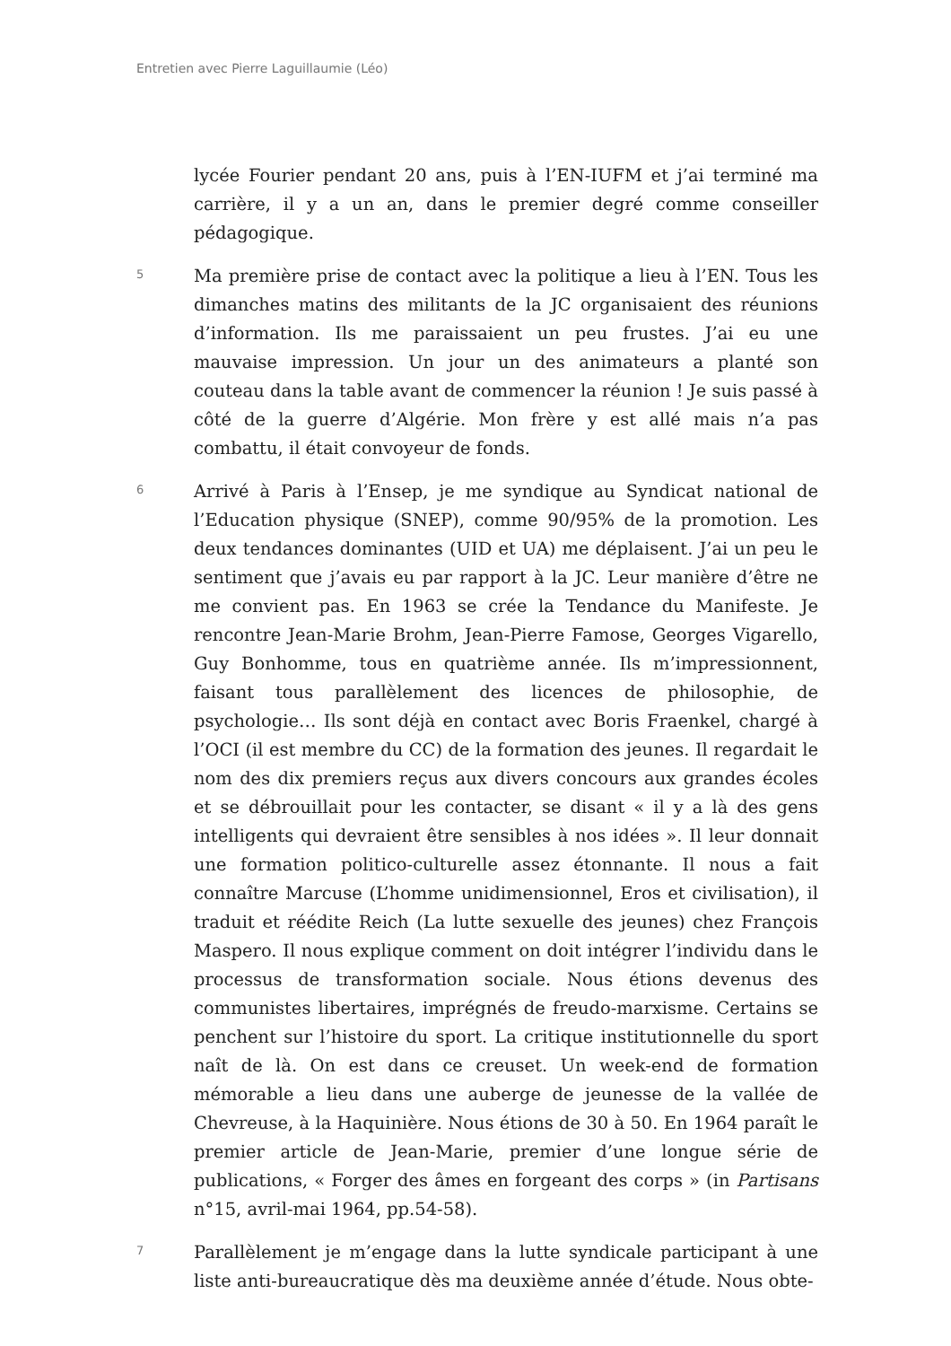Entretien avec Pierre Laguillaumie (Léo)
lycée Fourier pendant 20 ans, puis à l’EN-IUFM et j’ai terminé ma carrière, il y a un an, dans le premier degré comme conseiller pédagogique.
5
Ma première prise de contact avec la politique a lieu à l’EN. Tous les dimanches matins des militants de la JC organisaient des réunions d’information. Ils me paraissaient un peu frustes. J’ai eu une mauvaise impression. Un jour un des animateurs a planté son couteau dans la table avant de commencer la réunion ! Je suis passé à côté de la guerre d’Algérie. Mon frère y est allé mais n’a pas combattu, il était convoyeur de fonds.
6
Arrivé à Paris à l’Ensep, je me syndique au Syndicat national de l’Education physique (SNEP), comme 90/95% de la promotion. Les deux tendances dominantes (UID et UA) me déplaisent. J’ai un peu le sentiment que j’avais eu par rapport à la JC. Leur manière d’être ne me convient pas. En 1963 se crée la Tendance du Manifeste. Je rencontre Jean-Marie Brohm, Jean-Pierre Famose, Georges Vigarello, Guy Bonhomme, tous en quatrième année. Ils m’impressionnent, faisant tous parallèlement des licences de philosophie, de psychologie… Ils sont déjà en contact avec Boris Fraenkel, chargé à l’OCI (il est membre du CC) de la formation des jeunes. Il regardait le nom des dix premiers reçus aux divers concours aux grandes écoles et se débrouillait pour les contacter, se disant « il y a là des gens intelligents qui devraient être sensibles à nos idées ». Il leur donnait une formation politico-culturelle assez étonnante. Il nous a fait connaître Marcuse (L’homme unidimensionnel, Eros et civilisation), il traduit et réédite Reich (La lutte sexuelle des jeunes) chez François Maspero. Il nous explique comment on doit intégrer l’individu dans le processus de transformation sociale. Nous étions devenus des communistes libertaires, imprégnés de freudo-marxisme. Certains se penchent sur l’histoire du sport. La critique institutionnelle du sport naît de là. On est dans ce creuset. Un week-end de formation mémorable a lieu dans une auberge de jeunesse de la vallée de Chevreuse, à la Haquinière. Nous étions de 30 à 50. En 1964 paraît le premier article de Jean-Marie, premier d’une longue série de publications, « Forger des âmes en forgeant des corps » (in Partisans n°15, avril-mai 1964, pp.54-58).
7
Parallèlement je m’engage dans la lutte syndicale participant à une liste anti-bureaucratique dès ma deuxième année d’étude. Nous obte-